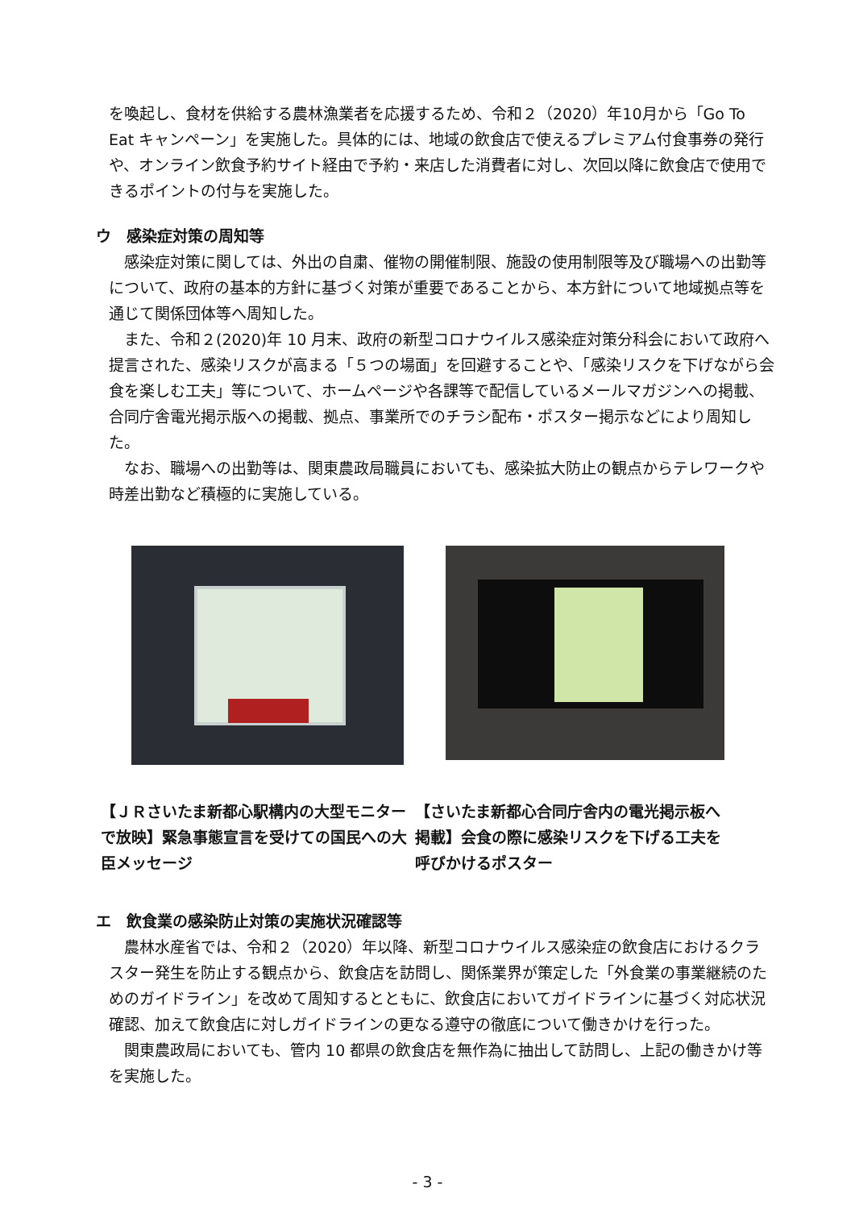を喚起し、食材を供給する農林漁業者を応援するため、令和２（2020）年10月から「Go To Eat キャンペーン」を実施した。具体的には、地域の飲食店で使えるプレミアム付食事券の発行や、オンライン飲食予約サイト経由で予約・来店した消費者に対し、次回以降に飲食店で使用できるポイントの付与を実施した。
ウ　感染症対策の周知等
感染症対策に関しては、外出の自粛、催物の開催制限、施設の使用制限等及び職場への出勤等について、政府の基本的方針に基づく対策が重要であることから、本方針について地域拠点等を通じて関係団体等へ周知した。
また、令和２(2020)年 10 月末、政府の新型コロナウイルス感染症対策分科会において政府へ提言された、感染リスクが高まる「５つの場面」を回避することや、「感染リスクを下げながら会食を楽しむ工夫」等について、ホームページや各課等で配信しているメールマガジンへの掲載、合同庁舎電光掲示版への掲載、拠点、事業所でのチラシ配布・ポスター掲示などにより周知した。
なお、職場への出勤等は、関東農政局職員においても、感染拡大防止の観点からテレワークや時差出勤など積極的に実施している。
【ＪＲさいたま新都心駅構内の大型モニター で放映】緊急事態宣言を受けての国民への大臣メッセージ
【さいたま新都心合同庁舎内の電光掲示板へ掲載】会食の際に感染リスクを下げる工夫を呼びかけるポスター
エ　飲食業の感染防止対策の実施状況確認等
農林水産省では、令和２（2020）年以降、新型コロナウイルス感染症の飲食店におけるクラスター発生を防止する観点から、飲食店を訪問し、関係業界が策定した「外食業の事業継続のためのガイドライン」を改めて周知するとともに、飲食店においてガイドラインに基づく対応状況確認、加えて飲食店に対しガイドラインの更なる遵守の徹底について働きかけを行った。
関東農政局においても、管内 10 都県の飲食店を無作為に抽出して訪問し、上記の働きかけ等を実施した。
- 3 -